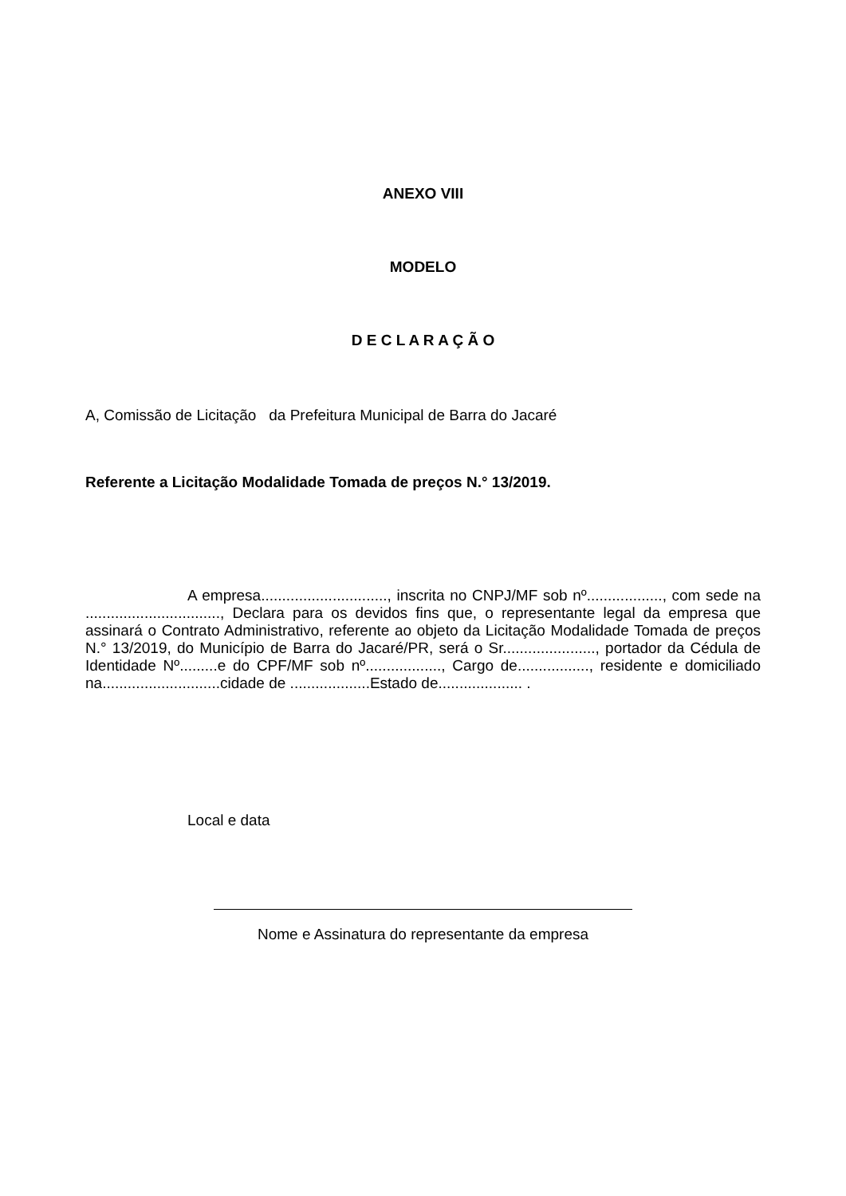ANEXO VIII
MODELO
D E C L A R A Ç Ã O
A, Comissão de Licitação da Prefeitura Municipal de Barra do Jacaré
Referente a Licitação Modalidade Tomada de preços N.° 13/2019.
A empresa.............................., inscrita no CNPJ/MF sob nº.................., com sede na ................................, Declara para os devidos fins que, o representante legal da empresa que assinará o Contrato Administrativo, referente ao objeto da Licitação Modalidade Tomada de preços N.° 13/2019, do Município de Barra do Jacaré/PR, será o Sr......................, portador da Cédula de Identidade Nº.........e do CPF/MF sob nº.................., Cargo de................., residente e domiciliado na............................cidade de ...................Estado de.................... .
Local e data
Nome e Assinatura do representante da empresa